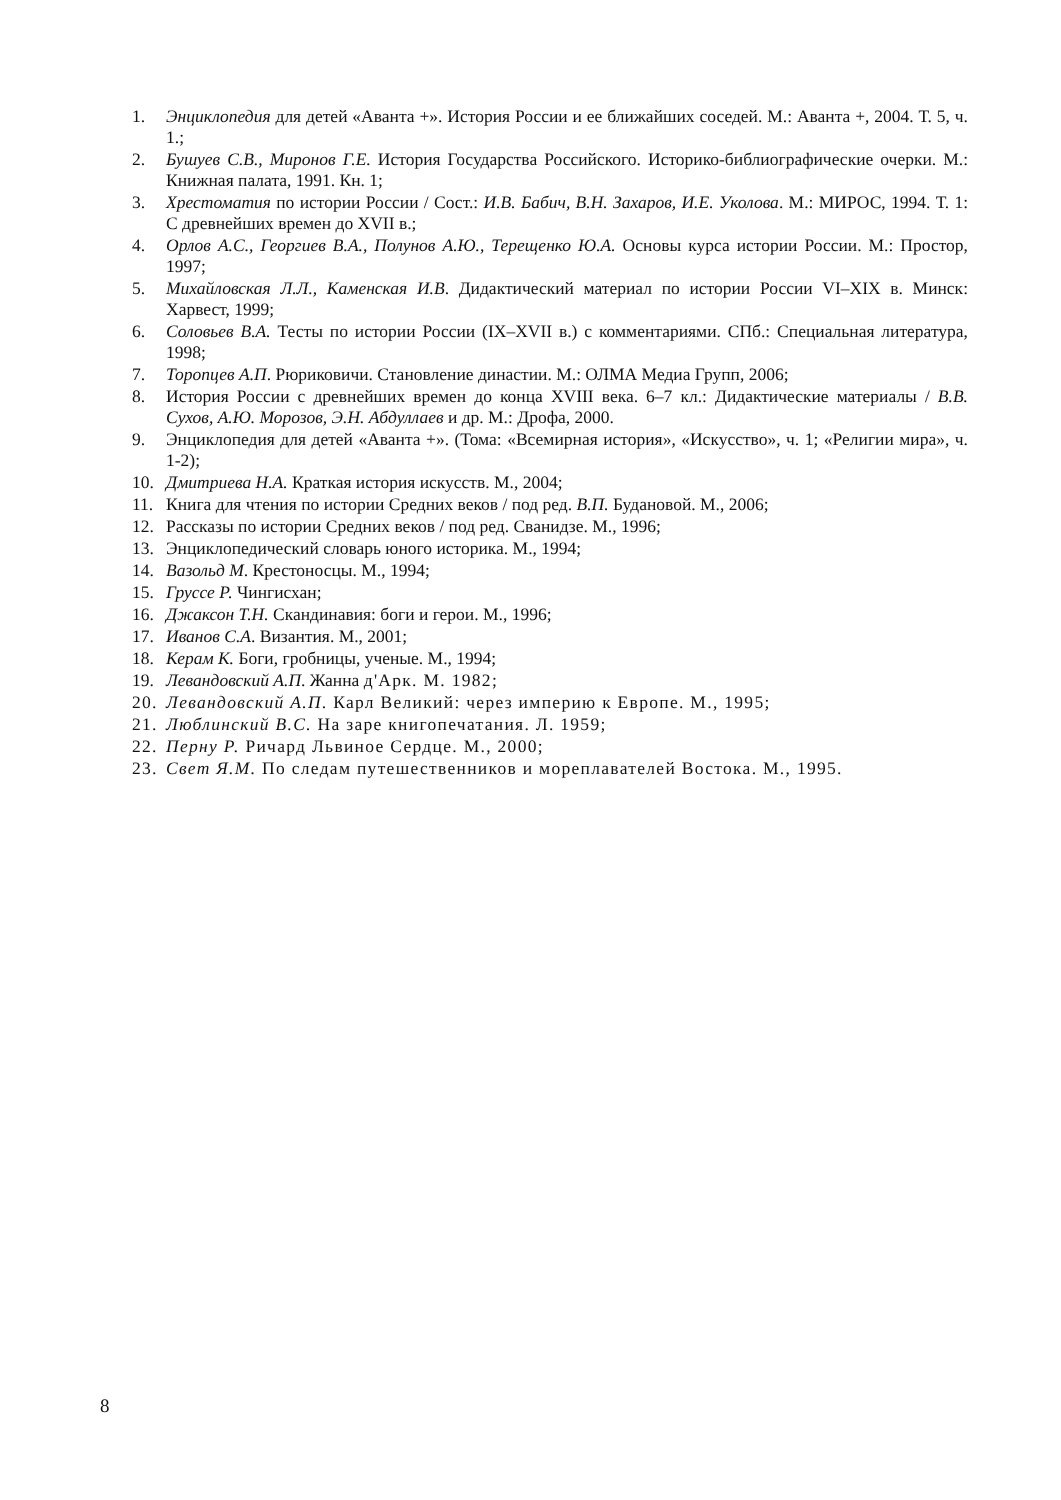1. Энциклопедия для детей «Аванта +». История России и ее ближайших соседей. М.: Аванта +, 2004. Т. 5, ч. 1.;
2. Бушуев С.В., Миронов Г.Е. История Государства Российского. Историко-библиографические очерки. М.: Книжная палата, 1991. Кн. 1;
3. Хрестоматия по истории России / Сост.: И.В. Бабич, В.Н. Захаров, И.Е. Уколова. М.: МИРОС, 1994. Т. 1: С древнейших времен до XVII в.;
4. Орлов А.С., Георгиев В.А., Полунов А.Ю., Терещенко Ю.А. Основы курса истории России. М.: Простор, 1997;
5. Михайловская Л.Л., Каменская И.В. Дидактический материал по истории России VI–XIX в. Минск: Харвест, 1999;
6. Соловьев В.А. Тесты по истории России (IX–XVII в.) с комментариями. СПб.: Специальная литература, 1998;
7. Торопцев А.П. Рюриковичи. Становление династии. М.: ОЛМА Медиа Групп, 2006;
8. История России с древнейших времен до конца XVIII века. 6–7 кл.: Дидактические материалы / В.В. Сухов, А.Ю. Морозов, Э.Н. Абдуллаев и др. М.: Дрофа, 2000.
9. Энциклопедия для детей «Аванта +». (Тома: «Всемирная история», «Искусство», ч. 1; «Религии мира», ч. 1-2);
10. Дмитриева Н.А. Краткая история искусств. М., 2004;
11. Книга для чтения по истории Средних веков / под ред. В.П. Будановой. М., 2006;
12. Рассказы по истории Средних веков / под ред. Сванидзе. М., 1996;
13. Энциклопедический словарь юного историка. М., 1994;
14. Вазольд М. Крестоносцы. М., 1994;
15. Груссе Р. Чингисхан;
16. Джаксон Т.Н. Скандинавия: боги и герои. М., 1996;
17. Иванов С.А. Византия. М., 2001;
18. Керам К. Боги, гробницы, ученые. М., 1994;
19. Левандовский А.П. Жанна д'Арк. М. 1982;
20. Левандовский А.П. Карл Великий: через империю к Европе. М., 1995;
21. Люблинский В.С. На заре книгопечатания. Л. 1959;
22. Перну Р. Ричард Львиное Сердце. М., 2000;
23. Свет Я.М. По следам путешественников и мореплавателей Востока. М., 1995.
8